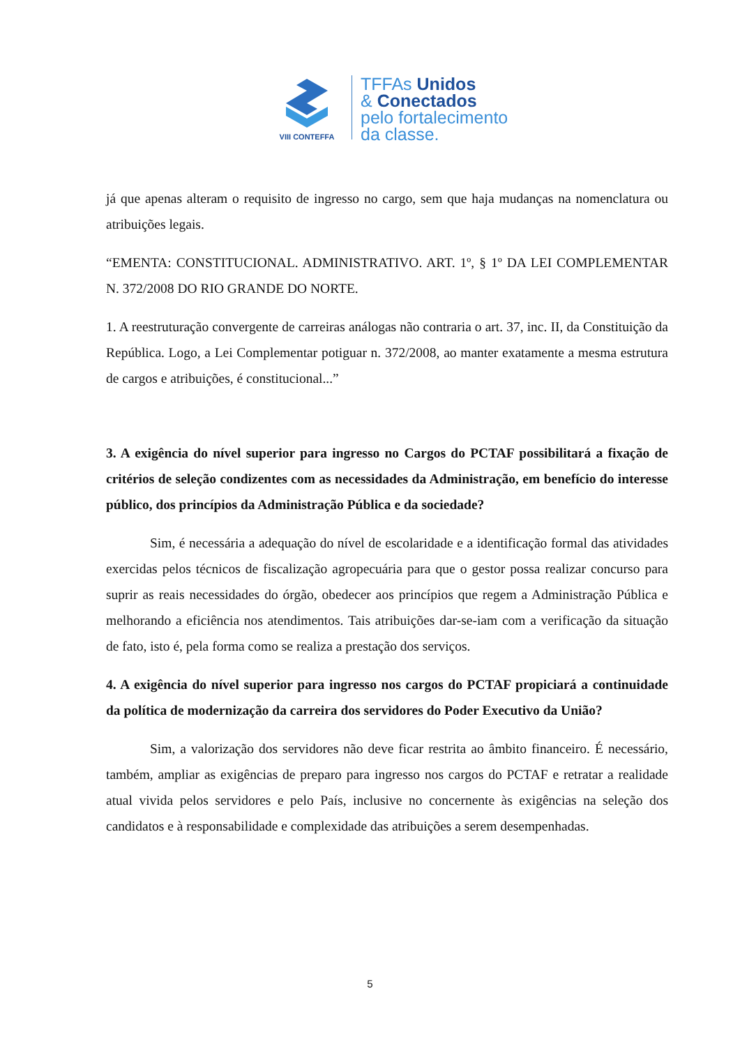VIII CONTEFFA
TFFAs Unidos
& Conectados
pelo fortalecimento
da classe.
já que apenas alteram o requisito de ingresso no cargo, sem que haja mudanças na nomenclatura ou atribuições legais.
“EMENTA: CONSTITUCIONAL. ADMINISTRATIVO. ART. 1º, § 1º DA LEI COMPLEMENTAR N. 372/2008 DO RIO GRANDE DO NORTE.
1. A reestruturação convergente de carreiras análogas não contraria o art. 37, inc. II, da Constituição da República. Logo, a Lei Complementar potiguar n. 372/2008, ao manter exatamente a mesma estrutura de cargos e atribuições, é constitucional...”
3. A exigência do nível superior para ingresso no Cargos do PCTAF possibilitará a fixação de critérios de seleção condizentes com as necessidades da Administração, em benefício do interesse público, dos princípios da Administração Pública e da sociedade?
Sim, é necessária a adequação do nível de escolaridade e a identificação formal das atividades exercidas pelos técnicos de fiscalização agropecuária para que o gestor possa realizar concurso para suprir as reais necessidades do órgão, obedecer aos princípios que regem a Administração Pública e melhorando a eficiência nos atendimentos. Tais atribuições dar-se-iam com a verificação da situação de fato, isto é, pela forma como se realiza a prestação dos serviços.
4. A exigência do nível superior para ingresso nos cargos do PCTAF propiciará a continuidade da política de modernização da carreira dos servidores do Poder Executivo da União?
Sim, a valorização dos servidores não deve ficar restrita ao âmbito financeiro. É necessário, também, ampliar as exigências de preparo para ingresso nos cargos do PCTAF e retratar a realidade atual vivida pelos servidores e pelo País, inclusive no concernente às exigências na seleção dos candidatos e à responsabilidade e complexidade das atribuições a serem desempenhadas.
5